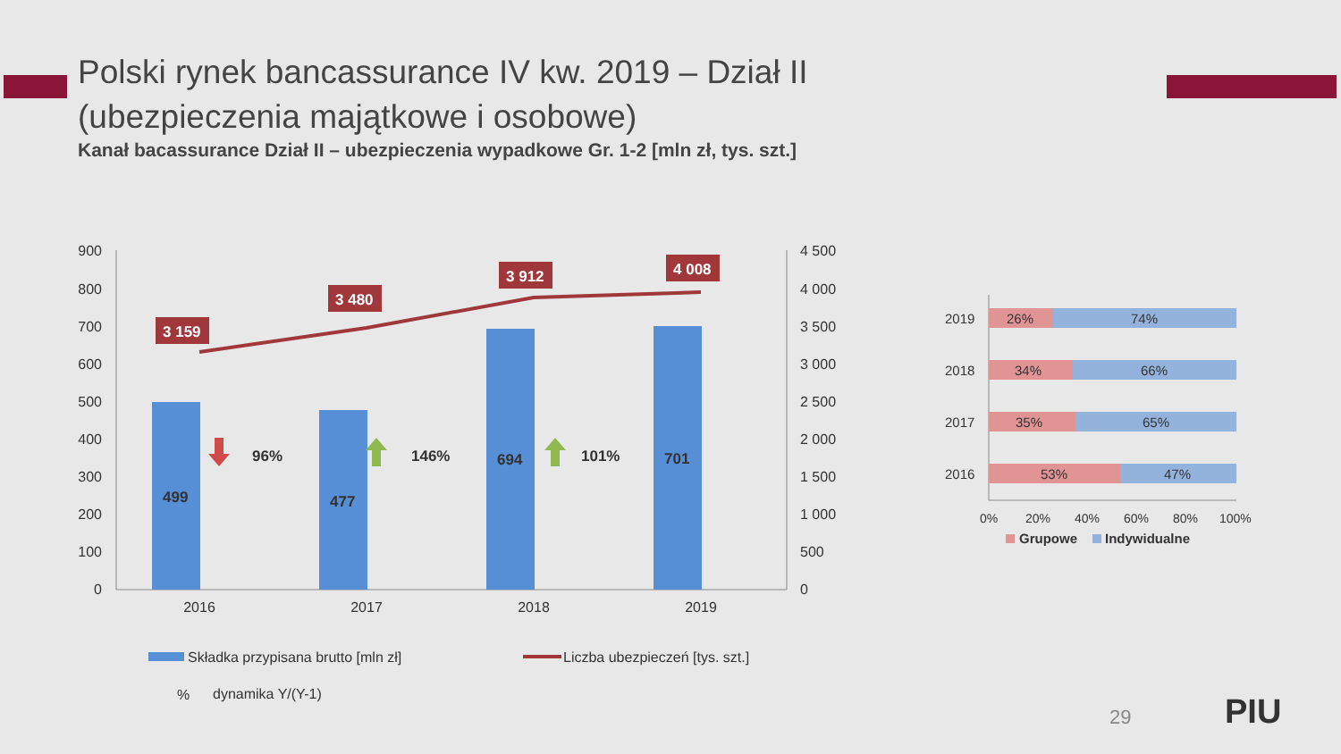Polski rynek bancassurance IV kw. 2019 – Dział II
(ubezpieczenia majątkowe i osobowe)
Kanał bacassurance Dział II – ubezpieczenia wypadkowe Gr. 1-2 [mln zł, tys. szt.]
900
800
700
600
500
400
300
200
100
0
4 500
4 000
3 500
3 000
2 500
2 000
1 500
1 000
500
0
499
477
694
701
96%
146%
101%
3 159
3 480
3 912
4 008
2016
2017
2018
2019
Składka przypisana brutto [mln zł]
Liczba ubezpieczeń [tys. szt.]
%
dynamika Y/(Y-1)
2019
2018
2017
2016
26%
74%
34%
66%
35%
65%
53%
47%
0%
20%
40%
60%
80%
100%
Grupowe
Indywidualne
29 PIU